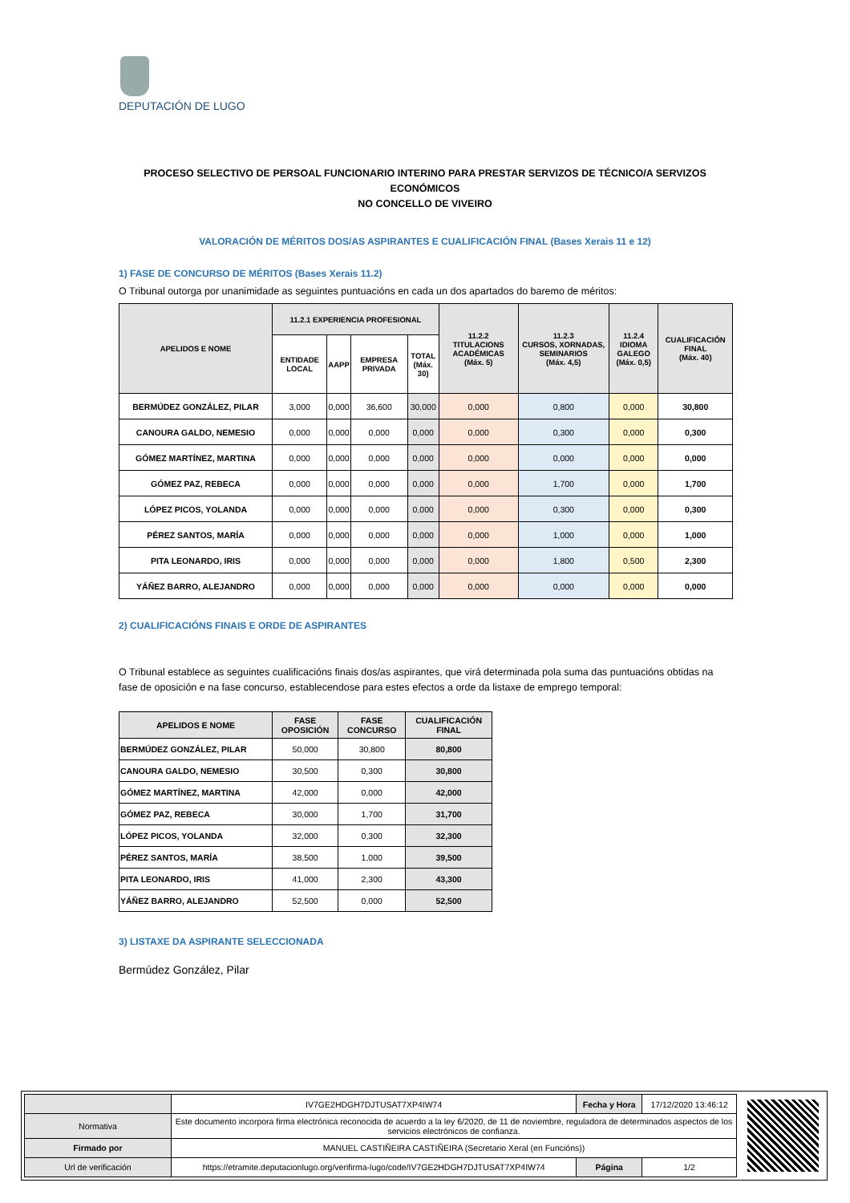DEPUTACIÓN DE LUGO
PROCESO SELECTIVO DE PERSOAL FUNCIONARIO INTERINO PARA PRESTAR SERVIZOS DE TÉCNICO/A SERVIZOS ECONÓMICOS
NO CONCELLO DE VIVEIRO
VALORACIÓN DE MÉRITOS DOS/AS ASPIRANTES E CUALIFICACIÓN FINAL (Bases Xerais 11 e 12)
1) FASE DE CONCURSO DE MÉRITOS (Bases Xerais 11.2)
O Tribunal outorga por unanimidade as seguintes puntuacións en cada un dos apartados do baremo de méritos:
| APELIDOS E NOME | 11.2.1 EXPERIENCIA PROFESIONAL | | | | 11.2.2 TITULACIONS ACADÉMICAS (Máx. 5) | 11.2.3 CURSOS, XORNADAS, SEMINARIOS (Máx. 4,5) | 11.2.4 IDIOMA GALEGO (Máx. 0,5) | CUALIFICACIÓN FINAL (Máx. 40) |
| --- | --- | --- | --- | --- | --- | --- | --- | --- |
| | ENTIDADE LOCAL | AAPP | EMPRESA PRIVADA | TOTAL (Máx. 30) | | | | |
| BERMÚDEZ GONZÁLEZ, PILAR | 3,000 | 0,000 | 36,600 | 30,000 | 0,000 | 0,800 | 0,000 | 30,800 |
| CANOURA GALDO, NEMESIO | 0,000 | 0,000 | 0,000 | 0,000 | 0,000 | 0,300 | 0,000 | 0,300 |
| GÓMEZ MARTÍNEZ, MARTINA | 0,000 | 0,000 | 0,000 | 0,000 | 0,000 | 0,000 | 0,000 | 0,000 |
| GÓMEZ PAZ, REBECA | 0,000 | 0,000 | 0,000 | 0,000 | 0,000 | 1,700 | 0,000 | 1,700 |
| LÓPEZ PICOS, YOLANDA | 0,000 | 0,000 | 0,000 | 0,000 | 0,000 | 0,300 | 0,000 | 0,300 |
| PÉREZ SANTOS, MARÍA | 0,000 | 0,000 | 0,000 | 0,000 | 0,000 | 1,000 | 0,000 | 1,000 |
| PITA LEONARDO, IRIS | 0,000 | 0,000 | 0,000 | 0,000 | 0,000 | 1,800 | 0,500 | 2,300 |
| YÁÑEZ BARRO, ALEJANDRO | 0,000 | 0,000 | 0,000 | 0,000 | 0,000 | 0,000 | 0,000 | 0,000 |
2) CUALIFICACIÓNS FINAIS E ORDE DE ASPIRANTES
O Tribunal establece as seguintes cualificacións finais dos/as aspirantes, que virá determinada pola suma das puntuacións obtidas na fase de oposición e na fase concurso, establecendose para estes efectos a orde da listaxe de emprego temporal:
| APELIDOS E NOME | FASE OPOSICIÓN | FASE CONCURSO | CUALIFICACIÓN FINAL |
| --- | --- | --- | --- |
| BERMÚDEZ GONZÁLEZ, PILAR | 50,000 | 30,800 | 80,800 |
| CANOURA GALDO, NEMESIO | 30,500 | 0,300 | 30,800 |
| GÓMEZ MARTÍNEZ, MARTINA | 42,000 | 0,000 | 42,000 |
| GÓMEZ PAZ, REBECA | 30,000 | 1,700 | 31,700 |
| LÓPEZ PICOS, YOLANDA | 32,000 | 0,300 | 32,300 |
| PÉREZ SANTOS, MARÍA | 38,500 | 1,000 | 39,500 |
| PITA LEONARDO, IRIS | 41,000 | 2,300 | 43,300 |
| YÁÑEZ BARRO, ALEJANDRO | 52,500 | 0,000 | 52,500 |
3) LISTAXE DA ASPIRANTE SELECCIONADA
Bermúdez González, Pilar
| | IV7GE2HDGH7DJTUSAT7XP4IW74 | Fecha y Hora | 17/12/2020 13:46:12 |
| Normativa | Este documento incorpora firma electrónica reconocida de acuerdo a la ley 6/2020, de 11 de noviembre, reguladora de determinados aspectos de los servicios electrónicos de confianza. | | |
| Firmado por | MANUEL CASTIÑEIRA CASTIÑEIRA (Secretario Xeral (en Funcións)) | | |
| Url de verificación | https://etramite.deputacionlugo.org/verifirma-lugo/code/IV7GE2HDGH7DJTUSAT7XP4IW74 | Página | 1/2 |